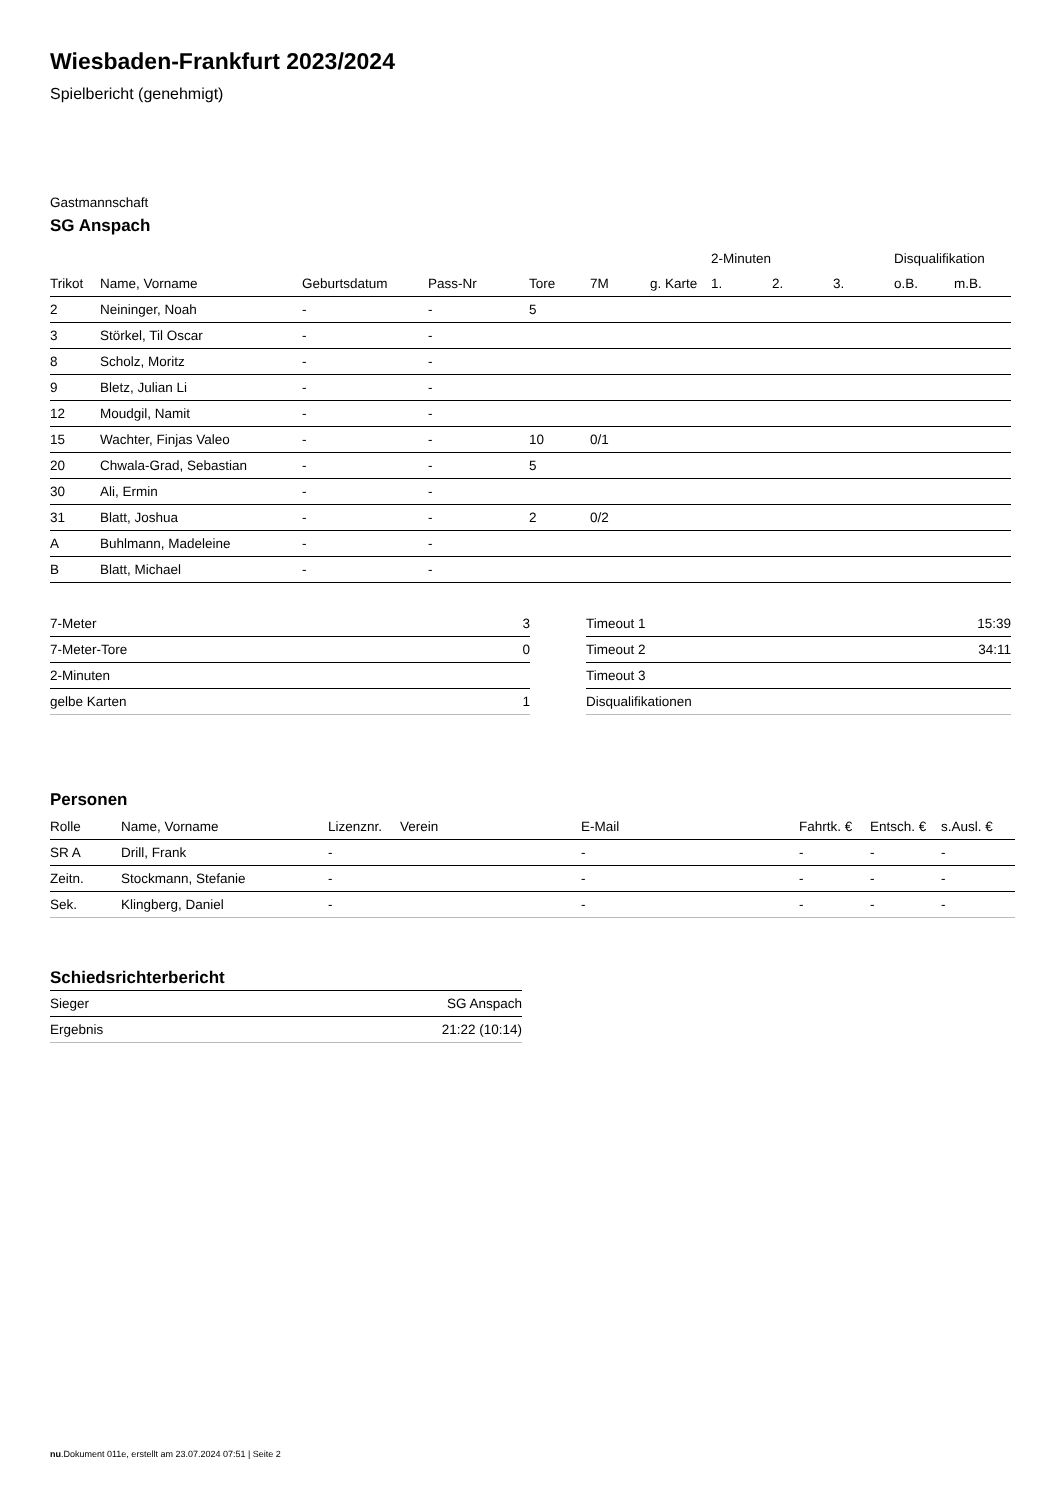Wiesbaden-Frankfurt 2023/2024
Spielbericht (genehmigt)
Gastmannschaft
SG Anspach
| | | | | | | | 2-Minuten | | | Disqualifikation | |
| --- | --- | --- | --- | --- | --- | --- | --- | --- | --- | --- | --- |
| Trikot | Name, Vorname | Geburtsdatum | Pass-Nr | Tore | 7M | g. Karte | 1. | 2. | 3. | o.B. | m.B. |
| 2 | Neininger, Noah | - | - | 5 | | | | | | | |
| 3 | Störkel, Til Oscar | - | - | | | | | | | | |
| 8 | Scholz, Moritz | - | - | | | | | | | | |
| 9 | Bletz, Julian Li | - | - | | | | | | | | |
| 12 | Moudgil, Namit | - | - | | | | | | | | |
| 15 | Wachter, Finjas Valeo | - | - | 10 | 0/1 | | | | | | |
| 20 | Chwala-Grad, Sebastian | - | - | 5 | | | | | | | |
| 30 | Ali, Ermin | - | - | | | | | | | | |
| 31 | Blatt, Joshua | - | - | 2 | 0/2 | | | | | | |
| A | Buhlmann, Madeleine | - | - | | | | | | | | |
| B | Blatt, Michael | - | - | | | | | | | | |
| 7-Meter | 3 |
| 7-Meter-Tore | 0 |
| 2-Minuten | |
| gelbe Karten | 1 |
| Timeout 1 | 15:39 |
| Timeout 2 | 34:11 |
| Timeout 3 | |
| Disqualifikationen | |
Personen
| Rolle | Name, Vorname | Lizenznr. | Verein | E-Mail | Fahrtk. € | Entsch. € | s.Ausl. € |
| --- | --- | --- | --- | --- | --- | --- | --- |
| SR A | Drill, Frank | - | | - | - | - | - |
| Zeitn. | Stockmann, Stefanie | - | | - | - | - | - |
| Sek. | Klingberg, Daniel | - | | - | - | - | - |
Schiedsrichterbericht
| Sieger | SG Anspach |
| Ergebnis | 21:22 (10:14) |
nu.Dokument 011e, erstellt am 23.07.2024 07:51 | Seite 2